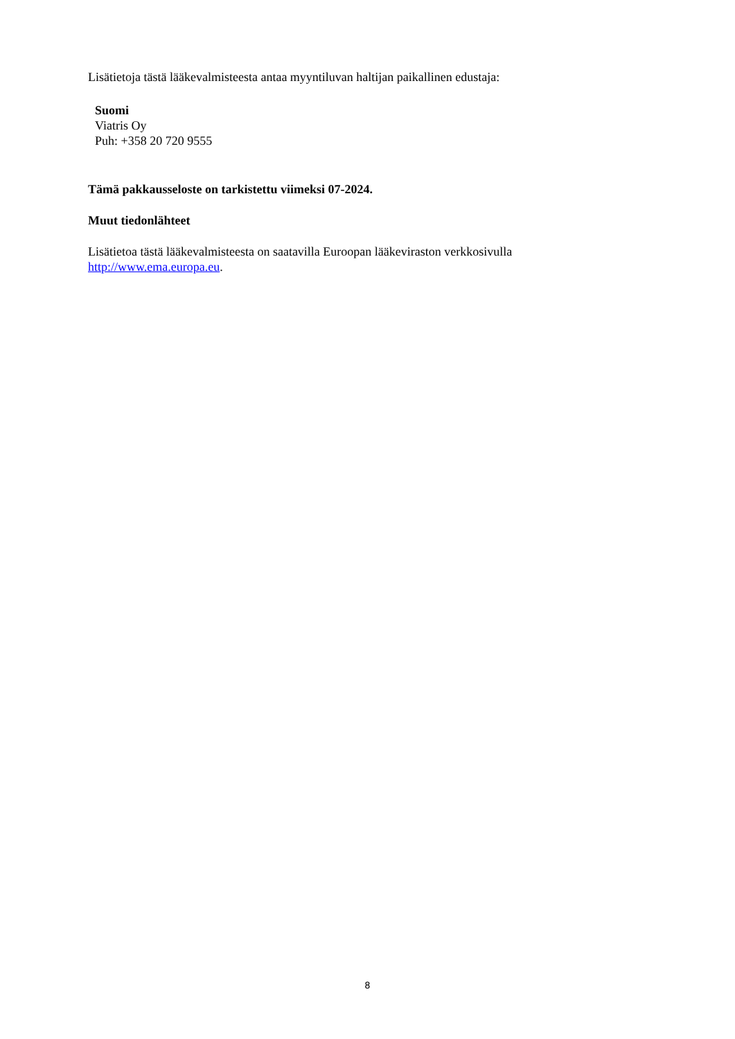Lisätietoja tästä lääkevalmisteesta antaa myyntiluvan haltijan paikallinen edustaja:
Suomi
Viatris Oy
Puh: +358 20 720 9555
Tämä pakkausseloste on tarkistettu viimeksi 07-2024.
Muut tiedonlähteet
Lisätietoa tästä lääkevalmisteesta on saatavilla Euroopan lääkeviraston verkkosivulla
http://www.ema.europa.eu.
8